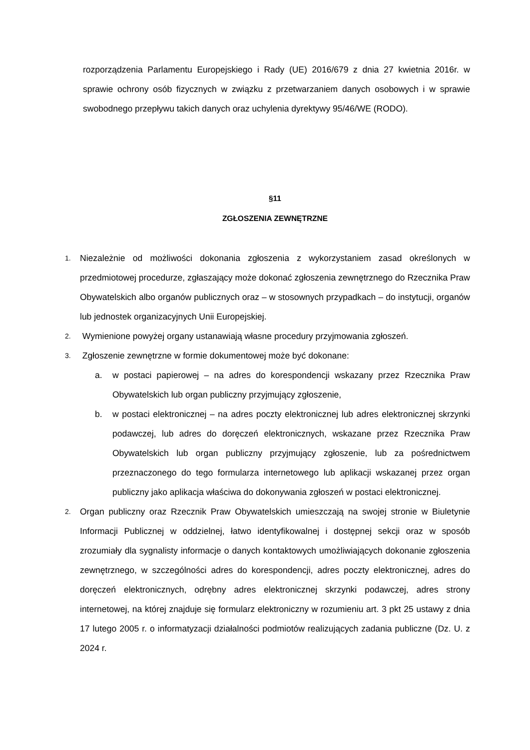rozporządzenia Parlamentu Europejskiego i Rady (UE) 2016/679 z dnia 27 kwietnia 2016r. w sprawie ochrony osób fizycznych w związku z przetwarzaniem danych osobowych i w sprawie swobodnego przepływu takich danych oraz uchylenia dyrektywy 95/46/WE (RODO).
§11
ZGŁOSZENIA ZEWNĘTRZNE
1.
Niezależnie od możliwości dokonania zgłoszenia z wykorzystaniem zasad określonych w przedmiotowej procedurze, zgłaszający może dokonać zgłoszenia zewnętrznego do Rzecznika Praw Obywatelskich albo organów publicznych oraz – w stosownych przypadkach – do instytucji, organów lub jednostek organizacyjnych Unii Europejskiej.
2.
Wymienione powyżej organy ustanawiają własne procedury przyjmowania zgłoszeń.
3.
Zgłoszenie zewnętrzne w formie dokumentowej może być dokonane:
a. w postaci papierowej – na adres do korespondencji wskazany przez Rzecznika Praw Obywatelskich lub organ publiczny przyjmujący zgłoszenie,
b. w postaci elektronicznej – na adres poczty elektronicznej lub adres elektronicznej skrzynki podawczej, lub adres do doręczeń elektronicznych, wskazane przez Rzecznika Praw Obywatelskich lub organ publiczny przyjmujący zgłoszenie, lub za pośrednictwem przeznaczonego do tego formularza internetowego lub aplikacji wskazanej przez organ publiczny jako aplikacja właściwa do dokonywania zgłoszeń w postaci elektronicznej.
2.
Organ publiczny oraz Rzecznik Praw Obywatelskich umieszczają na swojej stronie w Biuletynie Informacji Publicznej w oddzielnej, łatwo identyfikowalnej i dostępnej sekcji oraz w sposób zrozumiały dla sygnalisty informacje o danych kontaktowych umożliwiających dokonanie zgłoszenia zewnętrznego, w szczególności adres do korespondencji, adres poczty elektronicznej, adres do doręczeń elektronicznych, odrębny adres elektronicznej skrzynki podawczej, adres strony internetowej, na której znajduje się formularz elektroniczny w rozumieniu art. 3 pkt 25 ustawy z dnia 17 lutego 2005 r. o informatyzacji działalności podmiotów realizujących zadania publiczne (Dz. U. z 2024 r.